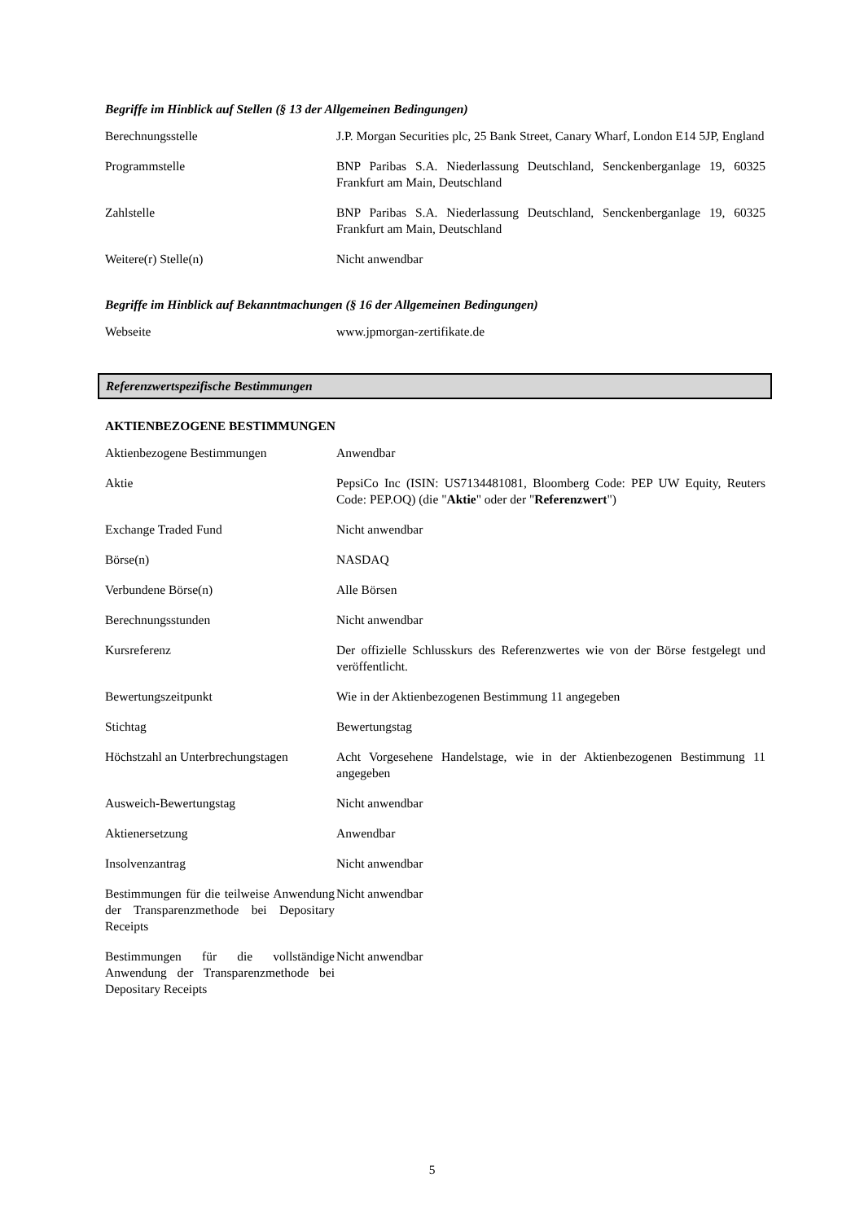Begriffe im Hinblick auf Stellen (§ 13 der Allgemeinen Bedingungen)
| Berechnungsstelle | J.P. Morgan Securities plc, 25 Bank Street, Canary Wharf, London E14 5JP, England |
| Programmstelle | BNP Paribas S.A. Niederlassung Deutschland, Senckenberganlage 19, 60325 Frankfurt am Main, Deutschland |
| Zahlstelle | BNP Paribas S.A. Niederlassung Deutschland, Senckenberganlage 19, 60325 Frankfurt am Main, Deutschland |
| Weitere(r) Stelle(n) | Nicht anwendbar |
Begriffe im Hinblick auf Bekanntmachungen (§ 16 der Allgemeinen Bedingungen)
| Webseite | www.jpmorgan-zertifikate.de |
Referenzwertspezifische Bestimmungen
AKTIENBEZOGENE BESTIMMUNGEN
| Aktienbezogene Bestimmungen | Anwendbar |
| Aktie | PepsiCo Inc (ISIN: US7134481081, Bloomberg Code: PEP UW Equity, Reuters Code: PEP.OQ) (die " Aktie " oder der " Referenzwert ") |
| Exchange Traded Fund | Nicht anwendbar |
| Börse(n) | NASDAQ |
| Verbundene Börse(n) | Alle Börsen |
| Berechnungsstunden | Nicht anwendbar |
| Kursreferenz | Der offizielle Schlusskurs des Referenzwertes wie von der Börse festgelegt und veröffentlicht. |
| Bewertungszeitpunkt | Wie in der Aktienbezogenen Bestimmung 11 angegeben |
| Stichtag | Bewertungstag |
| Höchstzahl an Unterbrechungstagen | Acht Vorgesehene Handelstage, wie in der Aktienbezogenen Bestimmung 11 angegeben |
| Ausweich-Bewertungstag | Nicht anwendbar |
| Aktienersetzung | Anwendbar |
| Insolvenzantrag | Nicht anwendbar |
| Bestimmungen für die teilweise Anwendung der Transparenzmethode bei Depositary Receipts | Nicht anwendbar |
| Bestimmungen für die vollständige Anwendung der Transparenzmethode bei Depositary Receipts | Nicht anwendbar |
5